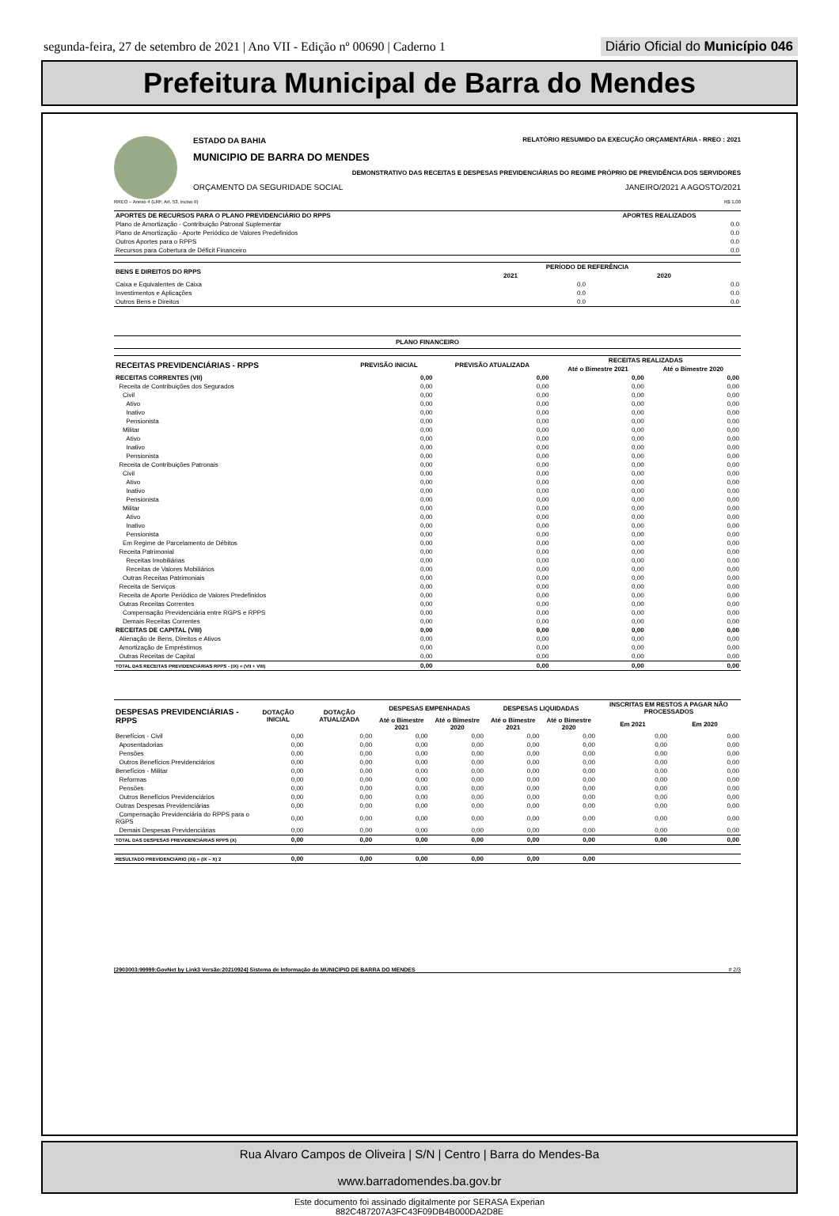segunda-feira, 27 de setembro de 2021 | Ano VII - Edição nº 00690 | Caderno 1
Diário Oficial do Município 046
Prefeitura Municipal de Barra do Mendes
ESTADO DA BAHIA RELATÓRIO RESUMIDO DA EXECUÇÃO ORÇAMENTÁRIA - RREO : 2021
MUNICIPIO DE BARRA DO MENDES
DEMONSTRATIVO DAS RECEITAS E DESPESAS PREVIDENCIÁRIAS DO REGIME PRÓPRIO DE PREVIDÊNCIA DOS SERVIDORES
ORÇAMENTO DA SEGURIDADE SOCIAL JANEIRO/2021 A AGOSTO/2021
RREO – Anexo 4 (LRF, Art. 53, inciso II) R$ 1,00
| APORTES DE RECURSOS PARA O PLANO PREVIDENCIÁRIO DO RPPS | APORTES REALIZADOS |
| --- | --- |
| Plano de Amortização - Contribuição Patronal Suplementar | 0.0 |
| Plano de Amortização - Aporte Periódico de Valores Predefinidos | 0.0 |
| Outros Aportes para o RPPS | 0.0 |
| Recursos para Cobertura de Déficit Financeiro | 0.0 |
| BENS E DIREITOS DO RPPS | PERÍODO DE REFERÊNCIA | |
| --- | --- | --- |
| | 2021 | 2020 |
| Caixa e Equivalentes de Caixa | 0.0 | 0.0 |
| Investimentos e Aplicações | 0.0 | 0.0 |
| Outros Bens e Direitos | 0.0 | 0.0 |
PLANO FINANCEIRO
| RECEITAS PREVIDENCIÁRIAS - RPPS | PREVISÃO INICIAL | PREVISÃO ATUALIZADA | RECEITAS REALIZADAS | |
| --- | --- | --- | --- | --- |
| | | | Até o Bimestre 2021 | Até o Bimestre 2020 |
| RECEITAS CORRENTES (VII) | 0,00 | 0,00 | 0,00 | 0,00 |
| Receita de Contribuições dos Segurados | 0,00 | 0,00 | 0,00 | 0,00 |
| Civil | 0,00 | 0,00 | 0,00 | 0,00 |
| Ativo | 0,00 | 0,00 | 0,00 | 0,00 |
| Inativo | 0,00 | 0,00 | 0,00 | 0,00 |
| Pensionista | 0,00 | 0,00 | 0,00 | 0,00 |
| Militar | 0,00 | 0,00 | 0,00 | 0,00 |
| Ativo | 0,00 | 0,00 | 0,00 | 0,00 |
| Inativo | 0,00 | 0,00 | 0,00 | 0,00 |
| Pensionista | 0,00 | 0,00 | 0,00 | 0,00 |
| Receita de Contribuições Patronais | 0,00 | 0,00 | 0,00 | 0,00 |
| Civil | 0,00 | 0,00 | 0,00 | 0,00 |
| Ativo | 0,00 | 0,00 | 0,00 | 0,00 |
| Inativo | 0,00 | 0,00 | 0,00 | 0,00 |
| Pensionista | 0,00 | 0,00 | 0,00 | 0,00 |
| Militar | 0,00 | 0,00 | 0,00 | 0,00 |
| Ativo | 0,00 | 0,00 | 0,00 | 0,00 |
| Inativo | 0,00 | 0,00 | 0,00 | 0,00 |
| Pensionista | 0,00 | 0,00 | 0,00 | 0,00 |
| Em Regime de Parcelamento de Débitos | 0,00 | 0,00 | 0,00 | 0,00 |
| Receita Patrimonial | 0,00 | 0,00 | 0,00 | 0,00 |
| Receitas Imobiliárias | 0,00 | 0,00 | 0,00 | 0,00 |
| Receitas de Valores Mobiliários | 0,00 | 0,00 | 0,00 | 0,00 |
| Outras Receitas Patrimoniais | 0,00 | 0,00 | 0,00 | 0,00 |
| Receita de Serviços | 0,00 | 0,00 | 0,00 | 0,00 |
| Receita de Aporte Periódico de Valores Predefinidos | 0,00 | 0,00 | 0,00 | 0,00 |
| Outras Receitas Correntes | 0,00 | 0,00 | 0,00 | 0,00 |
| Compensação Previdenciária entre RGPS e RPPS | 0,00 | 0,00 | 0,00 | 0,00 |
| Demais Receitas Correntes | 0,00 | 0,00 | 0,00 | 0,00 |
| RECEITAS DE CAPITAL (VIII) | 0,00 | 0,00 | 0,00 | 0,00 |
| Alienação de Bens, Direitos e Ativos | 0,00 | 0,00 | 0,00 | 0,00 |
| Amortização de Empréstimos | 0,00 | 0,00 | 0,00 | 0,00 |
| Outras Receitas de Capital | 0,00 | 0,00 | 0,00 | 0,00 |
| TOTAL DAS RECEITAS PREVIDENCIÁRIAS RPPS - (IX) = (VII + VIII) | 0,00 | 0,00 | 0,00 | 0,00 |
| DESPESAS PREVIDENCIÁRIAS - RPPS | DOTAÇÃO INICIAL | DOTAÇÃO ATUALIZADA | DESPESAS EMPENHADAS | | DESPESAS LIQUIDADAS | | INSCRITAS EM RESTOS A PAGAR NÃO PROCESSADOS | |
| --- | --- | --- | --- | --- | --- | --- | --- | --- |
| | | | Até o Bimestre 2021 | Até o Bimestre 2020 | Até o Bimestre 2021 | Até o Bimestre 2020 | Em 2021 | Em 2020 |
| Benefícios - Civil | 0,00 | 0,00 | 0,00 | 0,00 | 0,00 | 0,00 | 0,00 | 0,00 |
| Aposentadorias | 0,00 | 0,00 | 0,00 | 0,00 | 0,00 | 0,00 | 0,00 | 0,00 |
| Pensões | 0,00 | 0,00 | 0,00 | 0,00 | 0,00 | 0,00 | 0,00 | 0,00 |
| Outros Benefícios Previdenciários | 0,00 | 0,00 | 0,00 | 0,00 | 0,00 | 0,00 | 0,00 | 0,00 |
| Benefícios - Militar | 0,00 | 0,00 | 0,00 | 0,00 | 0,00 | 0,00 | 0,00 | 0,00 |
| Reformas | 0,00 | 0,00 | 0,00 | 0,00 | 0,00 | 0,00 | 0,00 | 0,00 |
| Pensões | 0,00 | 0,00 | 0,00 | 0,00 | 0,00 | 0,00 | 0,00 | 0,00 |
| Outros Benefícios Previdenciários | 0,00 | 0,00 | 0,00 | 0,00 | 0,00 | 0,00 | 0,00 | 0,00 |
| Outras Despesas Previdenciárias | 0,00 | 0,00 | 0,00 | 0,00 | 0,00 | 0,00 | 0,00 | 0,00 |
| Compensação Previdenciária do RPPS para o RGPS | 0,00 | 0,00 | 0,00 | 0,00 | 0,00 | 0,00 | 0,00 | 0,00 |
| Demais Despesas Previdenciárias | 0,00 | 0,00 | 0,00 | 0,00 | 0,00 | 0,00 | 0,00 | 0,00 |
| TOTAL DAS DESPESAS PREVIDENCIÁRIAS RPPS (X) | 0,00 | 0,00 | 0,00 | 0,00 | 0,00 | 0,00 | 0,00 | 0,00 |
| RESULTADO PREVIDENCIÁRIO (XI) = (IX – X) 2 | 0,00 | 0,00 | 0,00 | 0,00 | 0,00 | 0,00 | | |
[2903003:99999:GovNet by Link3 Versão:20210924] Sistema de Informação do MUNICIPIO DE BARRA DO MENDES # 2/3
Rua Alvaro Campos de Oliveira | S/N | Centro | Barra do Mendes-Ba
www.barradomendes.ba.gov.br
Este documento foi assinado digitalmente por SERASA Experian
882C487207A3FC43F09DB4B000DA2D8E